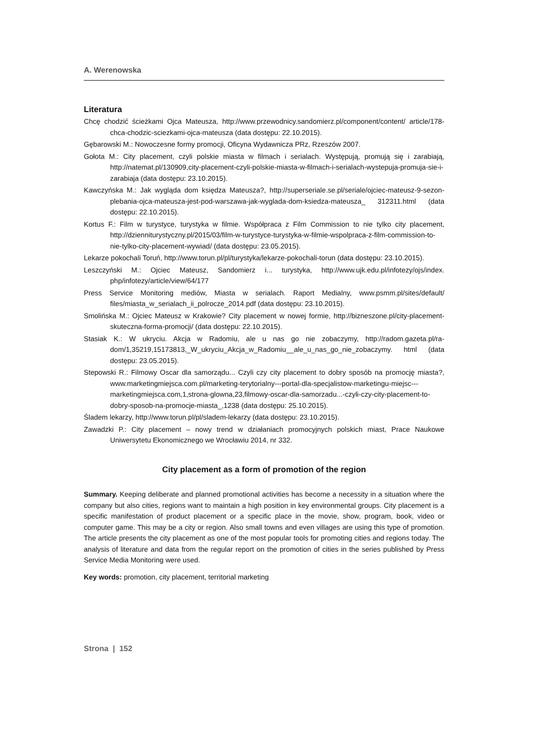A. Werenowska
Literatura
Chcę chodzić ścieżkami Ojca Mateusza, http://www.przewodnicy.sandomierz.pl/component/content/ article/178-chca-chodzic-sciezkami-ojca-mateusza (data dostępu: 22.10.2015).
Gębarowski M.: Nowoczesne formy promocji, Oficyna Wydawnicza PRz, Rzeszów 2007.
Gołota M.: City placement, czyli polskie miasta w filmach i serialach. Występują, promują się i zarabia­ją, http://natemat.pl/130909,city-placement-czyli-polskie-miasta-w-filmach-i-serialach-wyste­puja-promuja-sie-i-zarabiaja (data dostępu: 23.10.2015).
Kawczyńska M.: Jak wygląda dom księdza Mateusza?, http://superseriale.se.pl/seriale/ojciec-mate­usz-9-sezon-plebania-ojca-mateusza-jest-pod-warszawa-jak-wyglada-dom-ksiedza-mateusza_ 312311.html (data dostępu: 22.10.2015).
Kortus F.: Film w turystyce, turystyka w filmie. Współpraca z Film Commission to nie tylko city place­ment, http://dzienniturystyczny.pl/2015/03/film-w-turystyce-turystyka-w-filmie-wspolpraca-z-film-commission-to-nie-tylko-city-placement-wywiad/ (data dostępu: 23.05.2015).
Lekarze pokochali Toruń, http://www.torun.pl/pl/turystyka/lekarze-pokochali-torun (data dostępu: 23.10.2015).
Leszczyński M.: Ojciec Mateusz, Sandomierz i... turystyka, http://www.ujk.edu.pl/infotezy/ojs/index. php/infotezy/article/view/64/177
Press Service Monitoring mediów, Miasta w serialach. Raport Medialny, www.psmm.pl/sites/default/ files/miasta_w_serialach_ii_polrocze_2014.pdf (data dostępu: 23.10.2015).
Smolińska M.: Ojciec Mateusz w Krakowie? City placement w nowej formie, http://bizneszone.pl/city-placement-skuteczna-forma-promocji/ (data dostępu: 22.10.2015).
Stasiak K.: W ukryciu. Akcja w Radomiu, ale u nas go nie zobaczymy, http://radom.gazeta.pl/ra­dom/1,35219,15173813,_W_ukryciu_Akcja_w_Radomiu__ale_u_nas_go_nie_zobaczymy. html (data dostępu: 23.05.2015).
Stepowski R.: Filmowy Oscar dla samorządu... Czyli czy city placement to dobry sposób na promocję mia­sta?, www.marketingmiejsca.com.pl/marketing-terytorialny---portal-dla-specjalistow-marketin­gu-miejsc---marketingmiejsca.com,1,strona-glowna,23,filmowy-oscar-dla-samorzadu...-czyli-czy-city-placement-to-dobry-sposob-na-promocje-miasta_,1238 (data dostępu: 25.10.2015).
Śladem lekarzy, http://www.torun.pl/pl/sladem-lekarzy (data dostępu: 23.10.2015).
Zawadzki P.: City placement – nowy trend w działaniach promocyjnych polskich miast, Prace Naukowe Uniwersytetu Ekonomicznego we Wrocławiu 2014, nr 332.
City placement as a form of promotion of the region
Summary. Keeping deliberate and planned promotional activities has become a necessity in a situa­tion where the company but also cities, regions want to maintain a high position in key environmental groups. City placement is a specific manifestation of product placement or a specific place in the movie, show, program, book, video or computer game. This may be a city or region. Also small towns and even villages are using this type of promotion. The article presents the city placement as one of the most popular tools for promoting cities and regions today. The analysis of literature and data from the regular report on the promotion of cities in the series published by Press Service Media Monitor­ing were used.
Key words: promotion, city placement, territorial marketing
Strona | 152